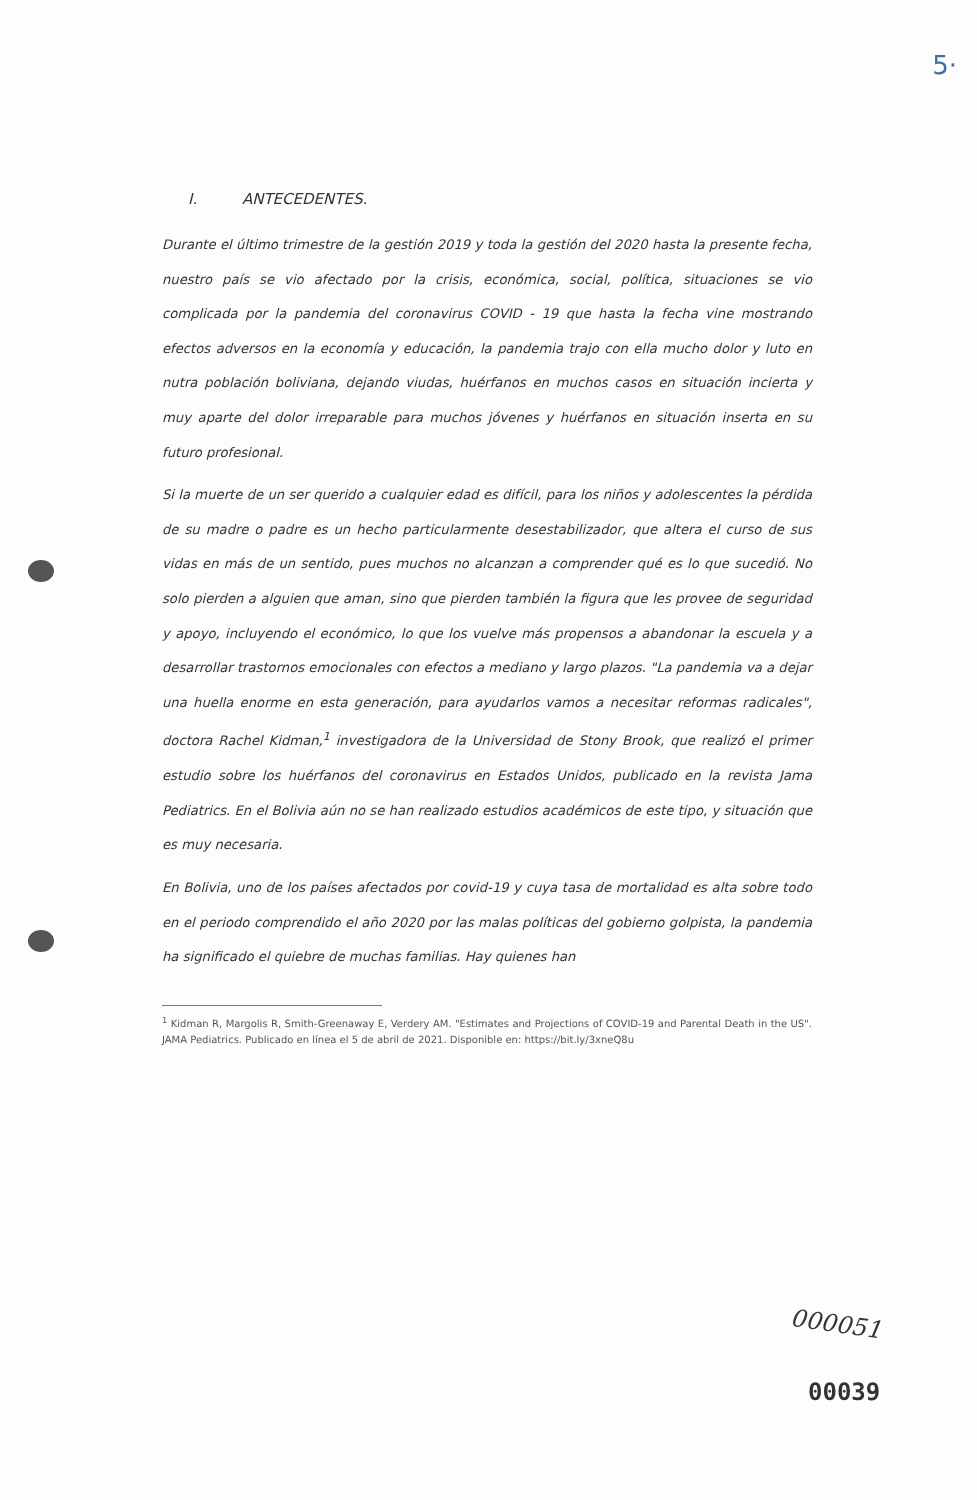5·
I. ANTECEDENTES.
Durante el último trimestre de la gestión 2019 y toda la gestión del 2020 hasta la presente fecha, nuestro país se vio afectado por la crisis, económica, social, política, situaciones se vio complicada por la pandemia del coronavirus COVID - 19 que hasta la fecha vine mostrando efectos adversos en la economía y educación, la pandemia trajo con ella mucho dolor y luto en nutra población boliviana, dejando viudas, huérfanos en muchos casos en situación incierta y muy aparte del dolor irreparable para muchos jóvenes y huérfanos en situación inserta en su futuro profesional.
Si la muerte de un ser querido a cualquier edad es difícil, para los niños y adolescentes la pérdida de su madre o padre es un hecho particularmente desestabilizador, que altera el curso de sus vidas en más de un sentido, pues muchos no alcanzan a comprender qué es lo que sucedió. No solo pierden a alguien que aman, sino que pierden también la figura que les provee de seguridad y apoyo, incluyendo el económico, lo que los vuelve más propensos a abandonar la escuela y a desarrollar trastornos emocionales con efectos a mediano y largo plazos. "La pandemia va a dejar una huella enorme en esta generación, para ayudarlos vamos a necesitar reformas radicales", doctora Rachel Kidman,<sup>1</sup> investigadora de la Universidad de Stony Brook, que realizó el primer estudio sobre los huérfanos del coronavirus en Estados Unidos, publicado en la revista Jama Pediatrics. En el Bolivia aún no se han realizado estudios académicos de este tipo, y situación que es muy necesaria.
En Bolivia, uno de los países afectados por covid-19 y cuya tasa de mortalidad es alta sobre todo en el periodo comprendido el año 2020 por las malas políticas del gobierno golpista, la pandemia ha significado el quiebre de muchas familias. Hay quienes han
<sup>1</sup> Kidman R, Margolis R, Smith-Greenaway E, Verdery AM. "Estimates and Projections of COVID-19 and Parental Death in the US". JAMA Pediatrics. Publicado en línea el 5 de abril de 2021. Disponible en: https://bit.ly/3xneQ8u
000051
00039